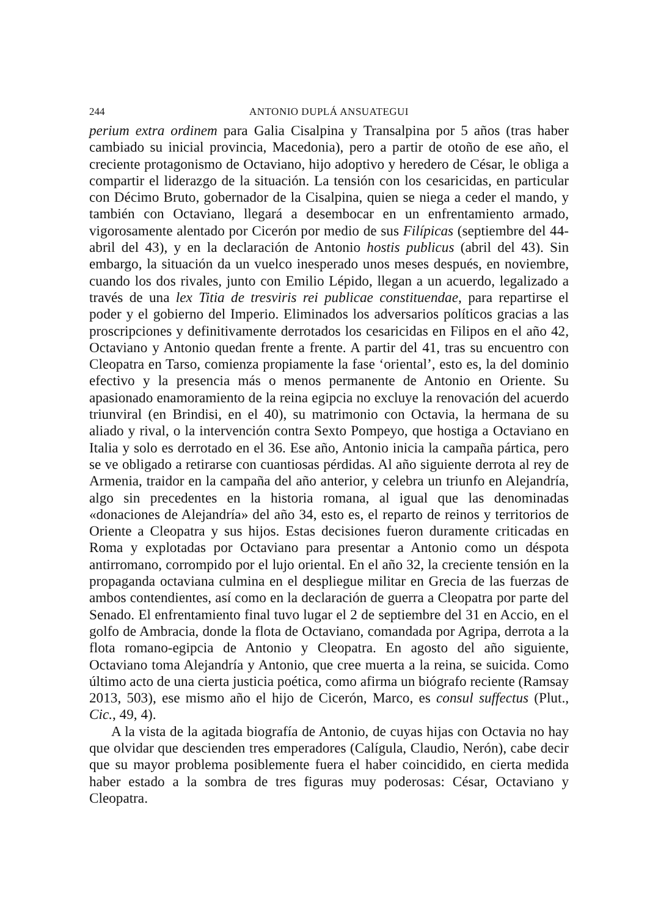244 ANTONIO DUPLÁ ANSUATEGUI
perium extra ordinem para Galia Cisalpina y Transalpina por 5 años (tras haber cambiado su inicial provincia, Macedonia), pero a partir de otoño de ese año, el creciente protagonismo de Octaviano, hijo adoptivo y heredero de César, le obliga a compartir el liderazgo de la situación. La tensión con los cesaricidas, en particular con Décimo Bruto, gobernador de la Cisalpina, quien se niega a ceder el mando, y también con Octaviano, llegará a desembocar en un enfrentamiento armado, vigorosamente alentado por Cicerón por medio de sus Filípicas (septiembre del 44-abril del 43), y en la declaración de Antonio hostis publicus (abril del 43). Sin embargo, la situación da un vuelco inesperado unos meses después, en noviembre, cuando los dos rivales, junto con Emilio Lépido, llegan a un acuerdo, legalizado a través de una lex Titia de tresviris rei publicae constituendae, para repartirse el poder y el gobierno del Imperio. Eliminados los adversarios políticos gracias a las proscripciones y definitivamente derrotados los cesaricidas en Filipos en el año 42, Octaviano y Antonio quedan frente a frente. A partir del 41, tras su encuentro con Cleopatra en Tarso, comienza propiamente la fase ‘oriental’, esto es, la del dominio efectivo y la presencia más o menos permanente de Antonio en Oriente. Su apasionado enamoramiento de la reina egipcia no excluye la renovación del acuerdo triunviral (en Brindisi, en el 40), su matrimonio con Octavia, la hermana de su aliado y rival, o la intervención contra Sexto Pompeyo, que hostiga a Octaviano en Italia y solo es derrotado en el 36. Ese año, Antonio inicia la campaña pártica, pero se ve obligado a retirarse con cuantiosas pérdidas. Al año siguiente derrota al rey de Armenia, traidor en la campaña del año anterior, y celebra un triunfo en Alejandría, algo sin precedentes en la historia romana, al igual que las denominadas «donaciones de Alejandría» del año 34, esto es, el reparto de reinos y territorios de Oriente a Cleopatra y sus hijos. Estas decisiones fueron duramente criticadas en Roma y explotadas por Octaviano para presentar a Antonio como un déspota antirromano, corrompido por el lujo oriental. En el año 32, la creciente tensión en la propaganda octaviana culmina en el despliegue militar en Grecia de las fuerzas de ambos contendientes, así como en la declaración de guerra a Cleopatra por parte del Senado. El enfrentamiento final tuvo lugar el 2 de septiembre del 31 en Accio, en el golfo de Ambracia, donde la flota de Octaviano, comandada por Agripa, derrota a la flota romano-egipcia de Antonio y Cleopatra. En agosto del año siguiente, Octaviano toma Alejandría y Antonio, que cree muerta a la reina, se suicida. Como último acto de una cierta justicia poética, como afirma un biógrafo reciente (Ramsay 2013, 503), ese mismo año el hijo de Cicerón, Marco, es consul suffectus (Plut., Cic., 49, 4).
A la vista de la agitada biografía de Antonio, de cuyas hijas con Octavia no hay que olvidar que descienden tres emperadores (Calígula, Claudio, Nerón), cabe decir que su mayor problema posiblemente fuera el haber coincidido, en cierta medida haber estado a la sombra de tres figuras muy poderosas: César, Octaviano y Cleopatra.